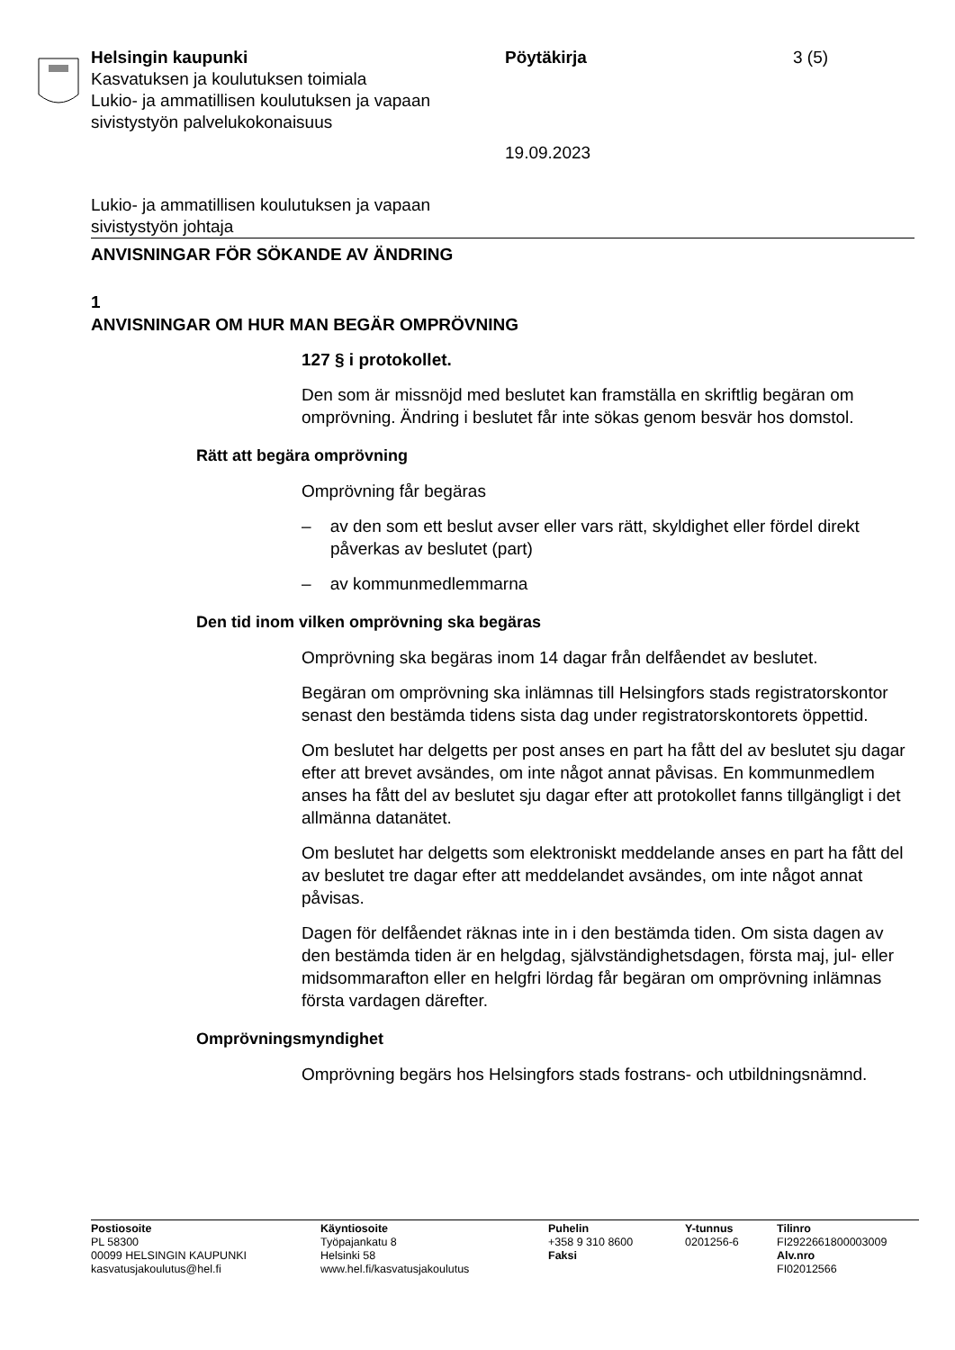Helsingin kaupunki Pöytäkirja 3 (5)
Kasvatuksen ja koulutuksen toimiala
Lukio- ja ammatillisen koulutuksen ja vapaan
sivistystyön palvelukokonaisuus
19.09.2023
Lukio- ja ammatillisen koulutuksen ja vapaan
sivistystyön johtaja
ANVISNINGAR FÖR SÖKANDE AV ÄNDRING
1
ANVISNINGAR OM HUR MAN BEGÄR OMPRÖVNING
127 § i protokollet.
Den som är missnöjd med beslutet kan framställa en skriftlig begäran om omprövning. Ändring i beslutet får inte sökas genom besvär hos domstol.
Rätt att begära omprövning
Omprövning får begäras
– av den som ett beslut avser eller vars rätt, skyldighet eller fördel direkt påverkas av beslutet (part)
– av kommunmedlemmarna
Den tid inom vilken omprövning ska begäras
Omprövning ska begäras inom 14 dagar från delfåendet av beslutet.
Begäran om omprövning ska inlämnas till Helsingfors stads registratorskontor senast den bestämda tidens sista dag under registratorskontorets öppettid.
Om beslutet har delgetts per post anses en part ha fått del av beslutet sju dagar efter att brevet avsändes, om inte något annat påvisas. En kommunmedlem anses ha fått del av beslutet sju dagar efter att protokollet fanns tillgängligt i det allmänna datanätet.
Om beslutet har delgetts som elektroniskt meddelande anses en part ha fått del av beslutet tre dagar efter att meddelandet avsändes, om inte något annat påvisas.
Dagen för delfåendet räknas inte in i den bestämda tiden. Om sista dagen av den bestämda tiden är en helgdag, självständighetsdagen, första maj, jul- eller midsommarafton eller en helgfri lördag får begäran om omprövning inlämnas första vardagen därefter.
Omprövningsmyndighet
Omprövning begärs hos Helsingfors stads fostrans- och utbildningsnämnd.
Postiosoite
PL 58300
00099 HELSINGIN KAUPUNKI
kasvatusjakoulutus@hel.fi
Käyntiosoite
Työpajankatu 8
Helsinki 58
www.hel.fi/kasvatusjakoulutus
Puhelin
+358 9 310 8600
Faksi
Y-tunnus
0201256-6
Tilinro
FI2922661800003009
Alv.nro
FI02012566